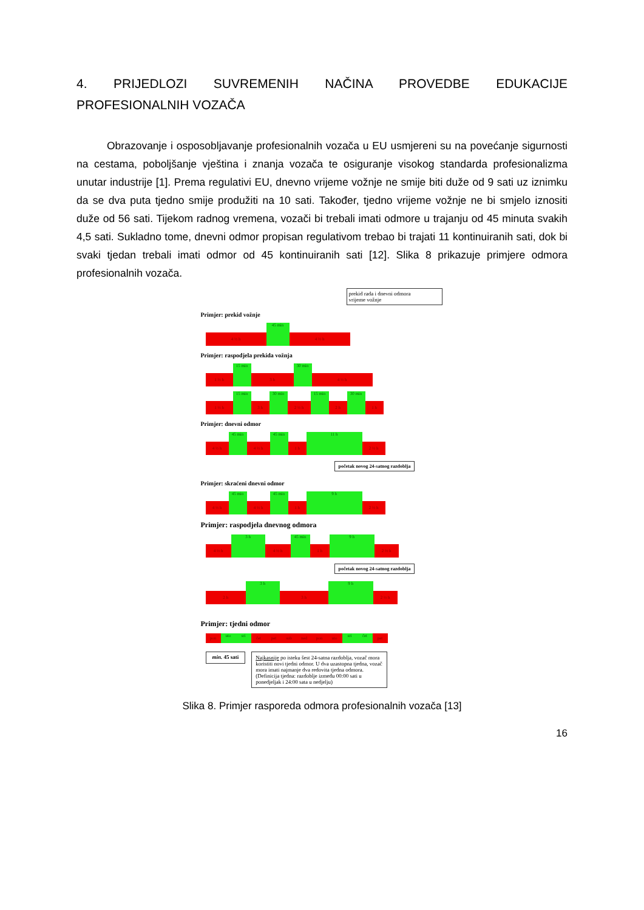4. PRIJEDLOZI SUVREMENIH NAČINA PROVEDBE EDUKACIJE PROFESIONALNIH VOZAČA
Obrazovanje i osposobljavanje profesionalnih vozača u EU usmjereni su na povećanje sigurnosti na cestama, poboljšanje vještina i znanja vozača te osiguranje visokog standarda profesionalizma unutar industrije [1]. Prema regulativi EU, dnevno vrijeme vožnje ne smije biti duže od 9 sati uz iznimku da se dva puta tjedno smije produžiti na 10 sati. Također, tjedno vrijeme vožnje ne bi smjelo iznositi duže od 56 sati. Tijekom radnog vremena, vozači bi trebali imati odmore u trajanju od 45 minuta svakih 4,5 sati. Sukladno tome, dnevni odmor propisan regulativom trebao bi trajati 11 kontinuiranih sati, dok bi svaki tjedan trebali imati odmor od 45 kontinuiranih sati [12]. Slika 8 prikazuje primjere odmora profesionalnih vozača.
prekid rada i dnevni odmora
vrijeme vožnje
Primjer: prekid vožnje
4 ½ h
45 min
4 ½ h
Primjer: raspodjela prekida vožnja
1 ½ h
15 min
3 h
30 min
4 ½ h
1 ½ h
15 min
3 h
30 min
2 ½ h
15 min
2 h
30 min
1 h
Primjer: dnevni odmor
4 ½ h
45 min
4 ½ h
45 min
1 h
11 h
2 ½ h
početak novog 24-satnog razdoblja
Primjer: skraćeni dnevni odmor
4 ½ h
45 min
4 ½ h
45 min
1 h
9 h
2 ½ h
Primjer: raspodjela dnevnog odmora
4 ½ h
3 h
4 ½ h
45 min
1 h
9 h
2 ½ h
početak novog 24-satnog razdoblja
2 h
3 h
3 h
9 h
2 ½ h
Primjer: tjedni odmor
pon
uto
sri
čet
pet
sub
ned
pon
uto
sri
čet
pet
min. 45 sati
Najkasnije po isteku šest 24-satna razdoblja, vozač mora koristiti novi tjedni odmor. U dva uzastopna tjedna, vozač mora imati najmanje dva redovita tjedna odmora. (Definicija tjedna: razdoblje između 00:00 sati u ponedjeljak i 24:00 sata u nedjelju)
Slika 8. Primjer rasporeda odmora profesionalnih vozača [13]
16